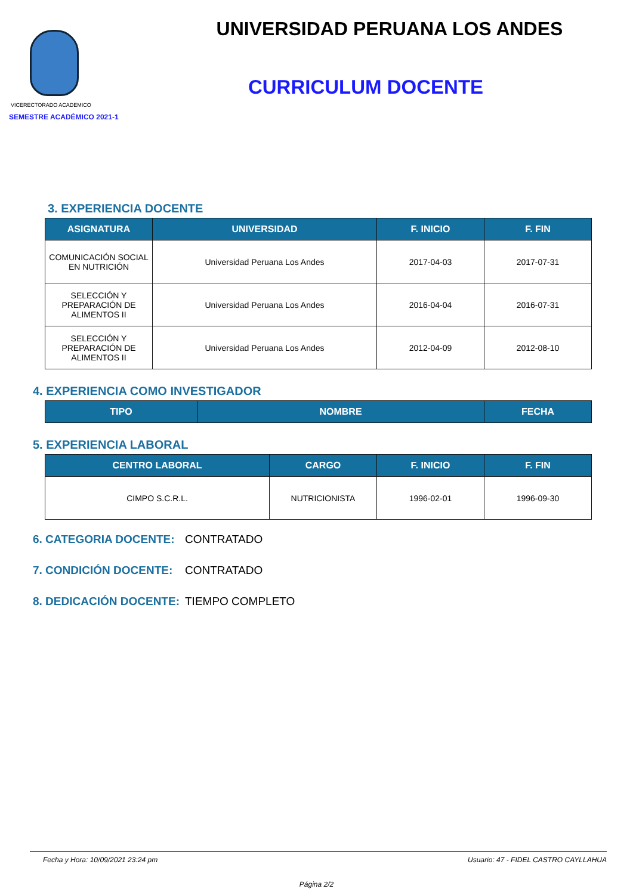VICERECTORADO ACADEMICO
SEMESTRE ACADÉMICO 2021-1
UNIVERSIDAD PERUANA LOS ANDES
CURRICULUM DOCENTE
3. EXPERIENCIA DOCENTE
| ASIGNATURA | UNIVERSIDAD | F. INICIO | F. FIN |
| --- | --- | --- | --- |
| COMUNICACIÓN SOCIAL EN NUTRICIÓN | Universidad Peruana Los Andes | 2017-04-03 | 2017-07-31 |
| SELECCIÓN Y PREPARACIÓN DE ALIMENTOS II | Universidad Peruana Los Andes | 2016-04-04 | 2016-07-31 |
| SELECCIÓN Y PREPARACIÓN DE ALIMENTOS II | Universidad Peruana Los Andes | 2012-04-09 | 2012-08-10 |
4. EXPERIENCIA COMO INVESTIGADOR
| TIPO | NOMBRE | FECHA |
| --- | --- | --- |
5. EXPERIENCIA LABORAL
| CENTRO LABORAL | CARGO | F. INICIO | F. FIN |
| --- | --- | --- | --- |
| CIMPO S.C.R.L. | NUTRICIONISTA | 1996-02-01 | 1996-09-30 |
6. CATEGORIA DOCENTE: CONTRATADO
7. CONDICIÓN DOCENTE: CONTRATADO
8. DEDICACIÓN DOCENTE: TIEMPO COMPLETO
Fecha y Hora: 10/09/2021 23:24 pm Usuario: 47 - FIDEL CASTRO CAYLLAHUA
Página 2/2